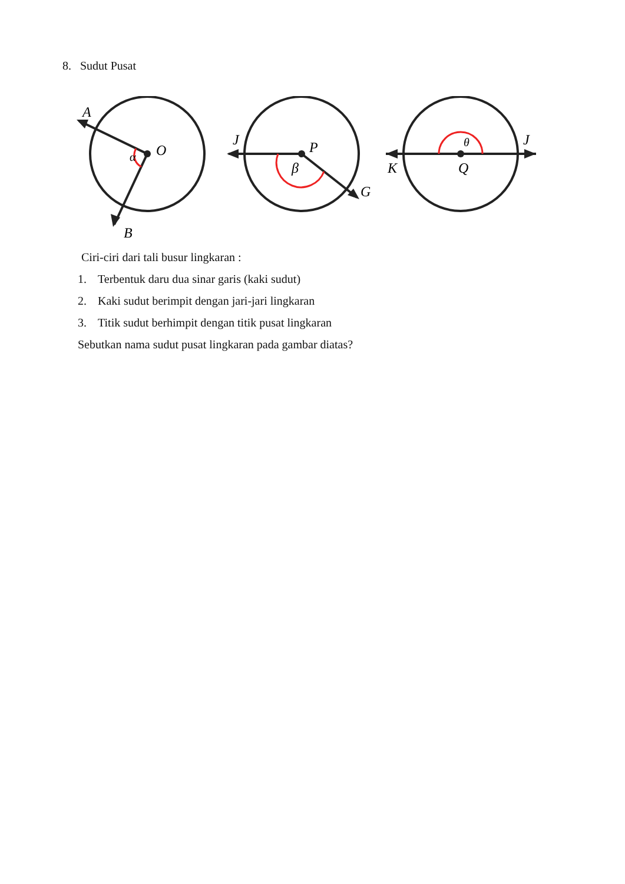8. Sudut Pusat
A
O
α
B
J
P
β
G
θ
J
K
Q
Ciri-ciri dari tali busur lingkaran :
1. Terbentuk daru dua sinar garis (kaki sudut)
2. Kaki sudut berimpit dengan jari-jari lingkaran
3. Titik sudut berhimpit dengan titik pusat lingkaran
Sebutkan nama sudut pusat lingkaran pada gambar diatas?